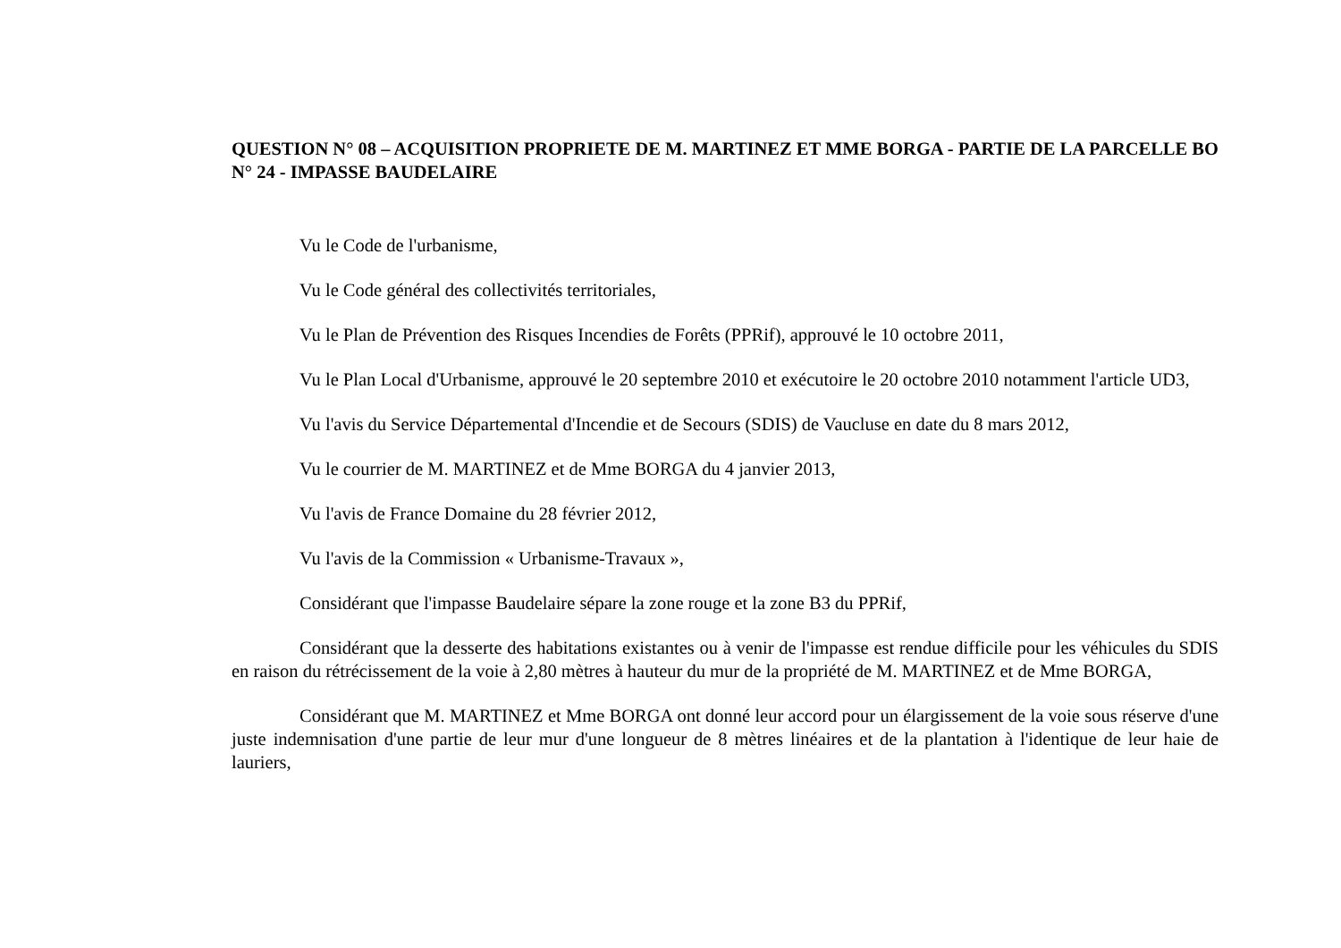QUESTION N° 08 – ACQUISITION PROPRIETE DE M. MARTINEZ ET MME BORGA - PARTIE DE LA PARCELLE BO N° 24 - IMPASSE BAUDELAIRE
Vu le Code de l'urbanisme,
Vu le Code général des collectivités territoriales,
Vu le Plan de Prévention des Risques Incendies de Forêts (PPRif), approuvé le 10 octobre 2011,
Vu le Plan Local d'Urbanisme, approuvé le 20 septembre 2010 et exécutoire le 20 octobre 2010 notamment l'article UD3,
Vu l'avis du Service Départemental d'Incendie et de Secours (SDIS) de Vaucluse en date du 8 mars 2012,
Vu le courrier de M. MARTINEZ et de Mme BORGA du 4 janvier 2013,
Vu l'avis de France Domaine du 28 février 2012,
Vu l'avis de la Commission « Urbanisme-Travaux »,
Considérant que l'impasse Baudelaire sépare la zone rouge et la zone B3 du PPRif,
Considérant que la desserte des habitations existantes ou à venir de l'impasse est rendue difficile pour les véhicules du SDIS en raison du rétrécissement de la voie à 2,80 mètres à hauteur du mur de la propriété de M. MARTINEZ et de Mme BORGA,
Considérant que M. MARTINEZ et Mme BORGA ont donné leur accord pour un élargissement de la voie sous réserve d'une juste indemnisation d'une partie de leur mur d'une longueur de 8 mètres linéaires et de la plantation à l'identique de leur haie de lauriers,